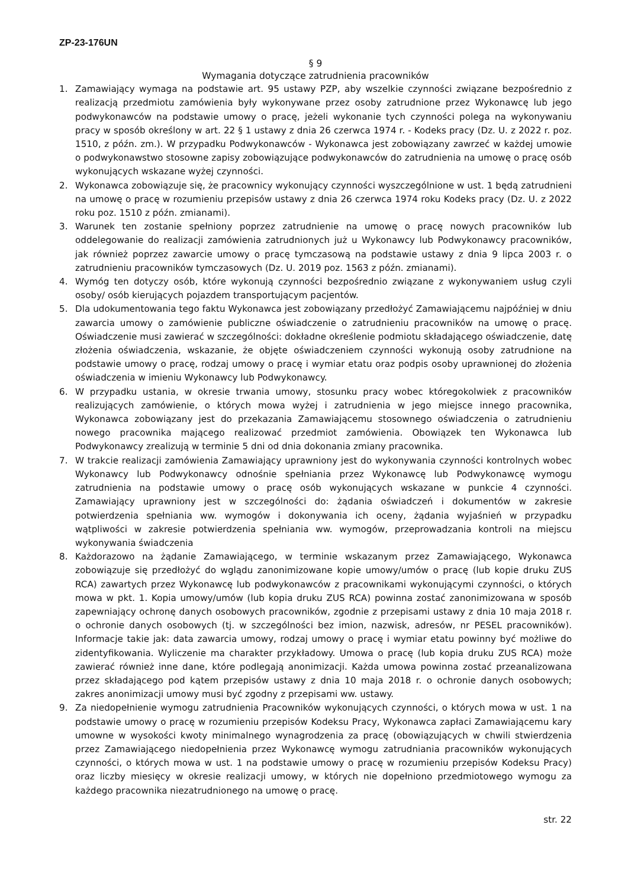ZP-23-176UN
§ 9
Wymagania dotyczące zatrudnienia pracowników
1. Zamawiający wymaga na podstawie art. 95 ustawy PZP, aby wszelkie czynności związane bezpośrednio z realizacją przedmiotu zamówienia były wykonywane przez osoby zatrudnione przez Wykonawcę lub jego podwykonawców na podstawie umowy o pracę, jeżeli wykonanie tych czynności polega na wykonywaniu pracy w sposób określony w art. 22 § 1 ustawy z dnia 26 czerwca 1974 r. - Kodeks pracy (Dz. U. z 2022 r. poz. 1510, z późn. zm.). W przypadku Podwykonawców - Wykonawca jest zobowiązany zawrzeć w każdej umowie o podwykonawstwo stosowne zapisy zobowiązujące podwykonawców do zatrudnienia na umowę o pracę osób wykonujących wskazane wyżej czynności.
2. Wykonawca zobowiązuje się, że pracownicy wykonujący czynności wyszczególnione w ust. 1 będą zatrudnieni na umowę o pracę w rozumieniu przepisów ustawy z dnia 26 czerwca 1974 roku Kodeks pracy (Dz. U. z 2022 roku poz. 1510 z późn. zmianami).
3. Warunek ten zostanie spełniony poprzez zatrudnienie na umowę o pracę nowych pracowników lub oddelegowanie do realizacji zamówienia zatrudnionych już u Wykonawcy lub Podwykonawcy pracowników, jak również poprzez zawarcie umowy o pracę tymczasową na podstawie ustawy z dnia 9 lipca 2003 r. o zatrudnieniu pracowników tymczasowych (Dz. U. 2019 poz. 1563 z późn. zmianami).
4. Wymóg ten dotyczy osób, które wykonują czynności bezpośrednio związane z wykonywaniem usług czyli osoby/ osób kierujących pojazdem transportującym pacjentów.
5. Dla udokumentowania tego faktu Wykonawca jest zobowiązany przedłożyć Zamawiającemu najpóźniej w dniu zawarcia umowy o zamówienie publiczne oświadczenie o zatrudnieniu pracowników na umowę o pracę. Oświadczenie musi zawierać w szczególności: dokładne określenie podmiotu składającego oświadczenie, datę złożenia oświadczenia, wskazanie, że objęte oświadczeniem czynności wykonują osoby zatrudnione na podstawie umowy o pracę, rodzaj umowy o pracę i wymiar etatu oraz podpis osoby uprawnionej do złożenia oświadczenia w imieniu Wykonawcy lub Podwykonawcy.
6. W przypadku ustania, w okresie trwania umowy, stosunku pracy wobec któregokolwiek z pracowników realizujących zamówienie, o których mowa wyżej i zatrudnienia w jego miejsce innego pracownika, Wykonawca zobowiązany jest do przekazania Zamawiającemu stosownego oświadczenia o zatrudnieniu nowego pracownika mającego realizować przedmiot zamówienia. Obowiązek ten Wykonawca lub Podwykonawcy zrealizują w terminie 5 dni od dnia dokonania zmiany pracownika.
7. W trakcie realizacji zamówienia Zamawiający uprawniony jest do wykonywania czynności kontrolnych wobec Wykonawcy lub Podwykonawcy odnośnie spełniania przez Wykonawcę lub Podwykonawcę wymogu zatrudnienia na podstawie umowy o pracę osób wykonujących wskazane w punkcie 4 czynności. Zamawiający uprawniony jest w szczególności do: żądania oświadczeń i dokumentów w zakresie potwierdzenia spełniania ww. wymogów i dokonywania ich oceny, żądania wyjaśnień w przypadku wątpliwości w zakresie potwierdzenia spełniania ww. wymogów, przeprowadzania kontroli na miejscu wykonywania świadczenia
8. Każdorazowo na żądanie Zamawiającego, w terminie wskazanym przez Zamawiającego, Wykonawca zobowiązuje się przedłożyć do wglądu zanonimizowane kopie umowy/umów o pracę (lub kopie druku ZUS RCA) zawartych przez Wykonawcę lub podwykonawców z pracownikami wykonującymi czynności, o których mowa w pkt. 1. Kopia umowy/umów (lub kopia druku ZUS RCA) powinna zostać zanonimizowana w sposób zapewniający ochronę danych osobowych pracowników, zgodnie z przepisami ustawy z dnia 10 maja 2018 r. o ochronie danych osobowych (tj. w szczególności bez imion, nazwisk, adresów, nr PESEL pracowników). Informacje takie jak: data zawarcia umowy, rodzaj umowy o pracę i wymiar etatu powinny być możliwe do zidentyfikowania. Wyliczenie ma charakter przykładowy. Umowa o pracę (lub kopia druku ZUS RCA) może zawierać również inne dane, które podlegają anonimizacji. Każda umowa powinna zostać przeanalizowana przez składającego pod kątem przepisów ustawy z dnia 10 maja 2018 r. o ochronie danych osobowych; zakres anonimizacji umowy musi być zgodny z przepisami ww. ustawy.
9. Za niedopełnienie wymogu zatrudnienia Pracowników wykonujących czynności, o których mowa w ust. 1 na podstawie umowy o pracę w rozumieniu przepisów Kodeksu Pracy, Wykonawca zapłaci Zamawiającemu kary umowne w wysokości kwoty minimalnego wynagrodzenia za pracę (obowiązujących w chwili stwierdzenia przez Zamawiającego niedopełnienia przez Wykonawcę wymogu zatrudniania pracowników wykonujących czynności, o których mowa w ust. 1 na podstawie umowy o pracę w rozumieniu przepisów Kodeksu Pracy) oraz liczby miesięcy w okresie realizacji umowy, w których nie dopełniono przedmiotowego wymogu za każdego pracownika niezatrudnionego na umowę o pracę.
str. 22